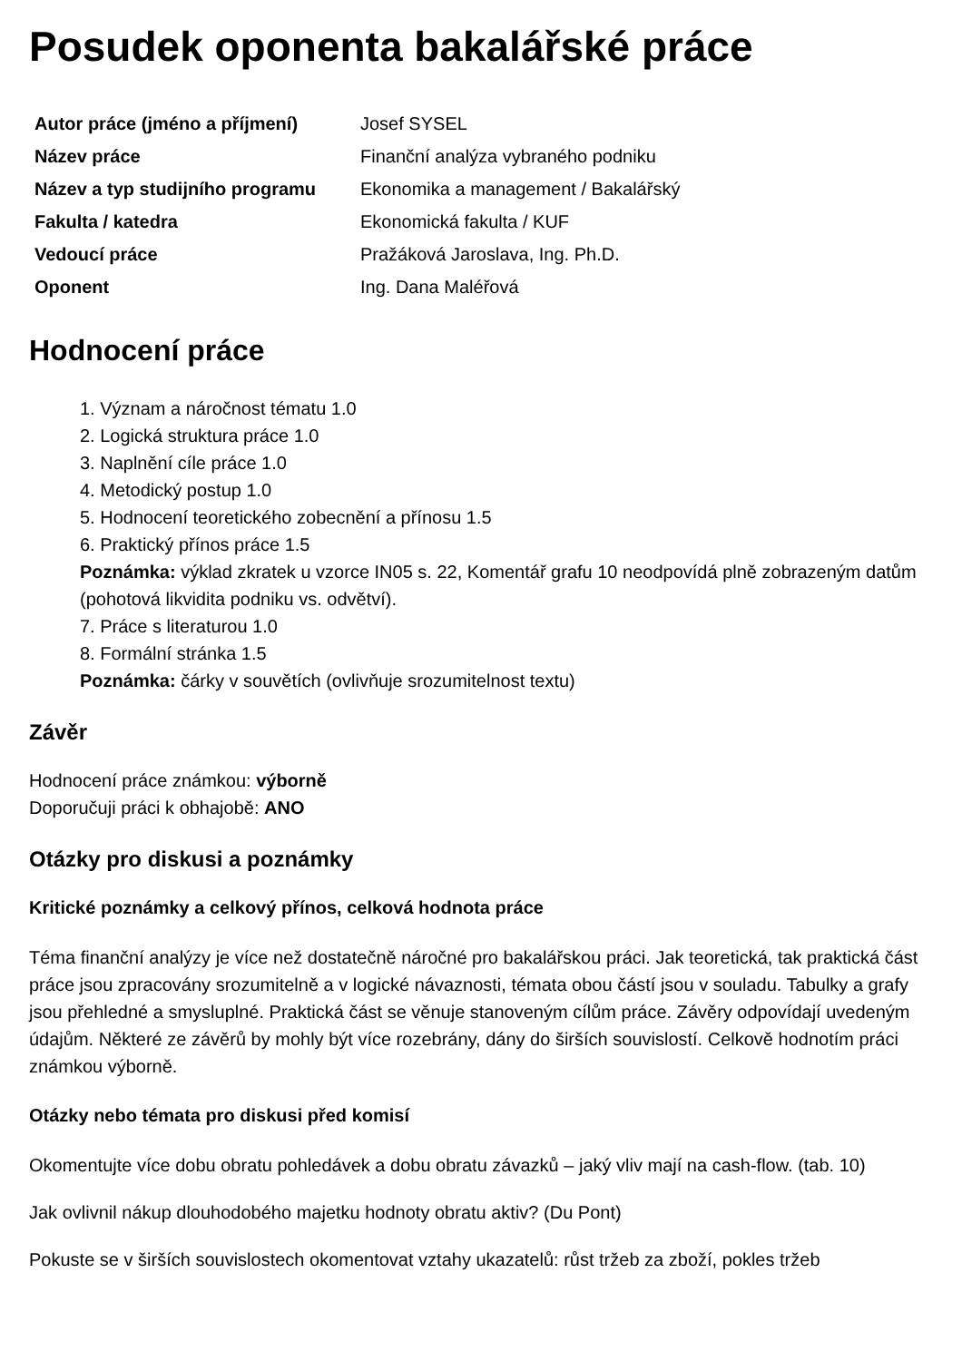Posudek oponenta bakalářské práce
| Autor práce (jméno a příjmení) | Josef SYSEL |
| Název práce | Finanční analýza vybraného podniku |
| Název a typ studijního programu | Ekonomika a management / Bakalářský |
| Fakulta / katedra | Ekonomická fakulta / KUF |
| Vedoucí práce | Pražáková Jaroslava, Ing. Ph.D. |
| Oponent | Ing. Dana Maléřová |
Hodnocení práce
1. Význam a náročnost tématu 1.0
2. Logická struktura práce 1.0
3. Naplnění cíle práce 1.0
4. Metodický postup 1.0
5. Hodnocení teoretického zobecnění a přínosu 1.5
6. Praktický přínos práce 1.5
Poznámka: výklad zkratek u vzorce IN05 s. 22, Komentář grafu 10 neodpovídá plně zobrazeným datům (pohotová likvidita podniku vs. odvětví).
7. Práce s literaturou 1.0
8. Formální stránka 1.5
Poznámka: čárky v souvětích (ovlivňuje srozumitelnost textu)
Závěr
Hodnocení práce známkou: výborně
Doporučuji práci k obhajobě: ANO
Otázky pro diskusi a poznámky
Kritické poznámky a celkový přínos, celková hodnota práce
Téma finanční analýzy je více než dostatečně náročné pro bakalářskou práci. Jak teoretická, tak praktická část práce jsou zpracovány srozumitelně a v logické návaznosti, témata obou částí jsou v souladu. Tabulky a grafy jsou přehledné a smysluplné. Praktická část se věnuje stanoveným cílům práce. Závěry odpovídají uvedeným údajům. Některé ze závěrů by mohly být více rozebrány, dány do širších souvislostí. Celkově hodnotím práci známkou výborně.
Otázky nebo témata pro diskusi před komisí
Okomentujte více dobu obratu pohledávek a dobu obratu závazků – jaký vliv mají na cash-flow. (tab. 10)
Jak ovlivnil nákup dlouhodobého majetku hodnoty obratu aktiv? (Du Pont)
Pokuste se v širších souvislostech okomentovat vztahy ukazatelů: růst tržeb za zboží, pokles tržeb